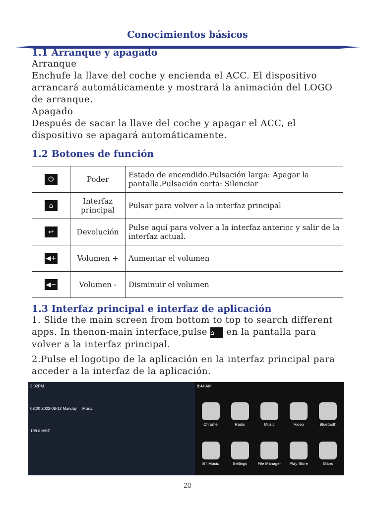Conocimientos básicos
1.1 Arranque y apagado
Arranque
Enchufe la llave del coche y encienda el ACC. El dispositivo arrancará automáticamente y mostrará la animación del LOGO de arranque.
Apagado
Después de sacar la llave del coche y apagar el ACC, el dispositivo se apagará automáticamente.
1.2 Botones de función
| ⏻ | Poder | Estado de encendido.Pulsación larga: Apagar la pantalla.Pulsación corta: Silenciar |
| ⌂ | Interfaz principal | Pulsar para volver a la interfaz principal |
| ↩ | Devolución | Pulse aquí para volver a la interfaz anterior y salir de la interfaz actual. |
| ◀+ | Volumen + | Aumentar el volumen |
| ◀− | Volumen - | Disminuir el volumen |
1.3 Interfaz principal e interfaz de aplicación
1. Slide the main screen from bottom to top to search different apps. In thenon-main interface,pulse ⌂ en la pantalla para volver a la interfaz principal.
2.Pulse el logotipo de la aplicación en la interfaz principal para acceder a la interfaz de la aplicación.
3:02PM
03:00 2023-06-12 Monday Music
108.0 MHZ
8:44 AM
Chrome
Radio
Music
Video
Bluetooth
BT Music
Settings
File Manager
Play Store
Maps
20